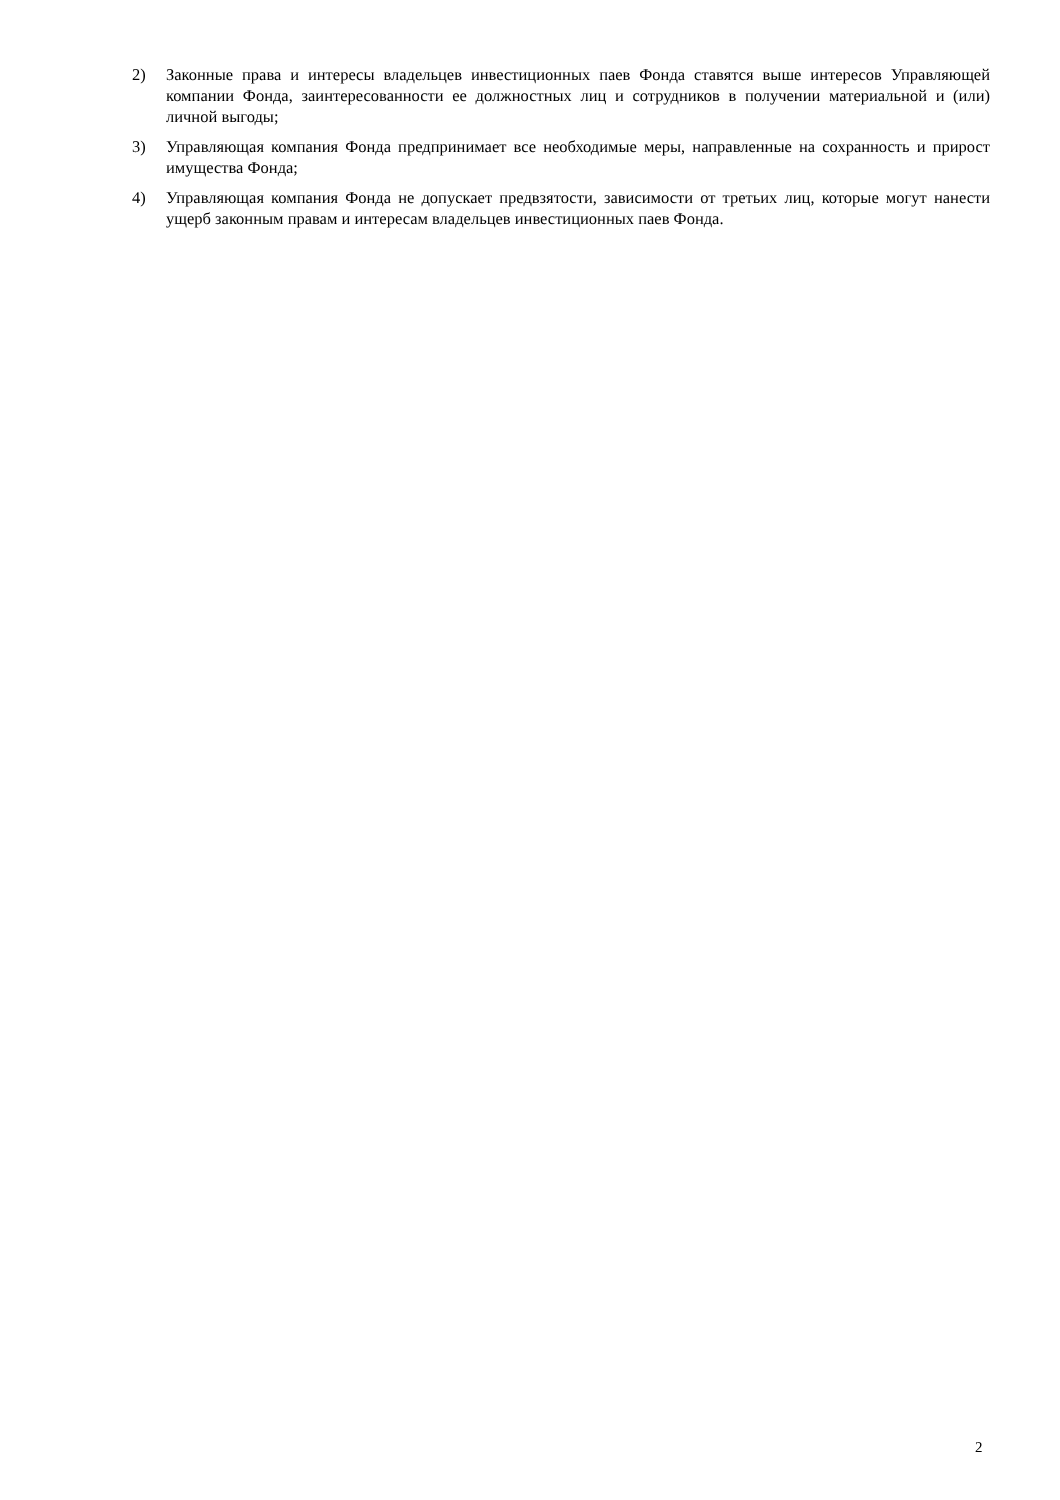2) Законные права и интересы владельцев инвестиционных паев Фонда ставятся выше интересов Управляющей компании Фонда, заинтересованности ее должностных лиц и сотрудников в получении материальной и (или) личной выгоды;
3) Управляющая компания Фонда предпринимает все необходимые меры, направленные на сохранность и прирост имущества Фонда;
4) Управляющая компания Фонда не допускает предвзятости, зависимости от третьих лиц, которые могут нанести ущерб законным правам и интересам владельцев инвестиционных паев Фонда.
2